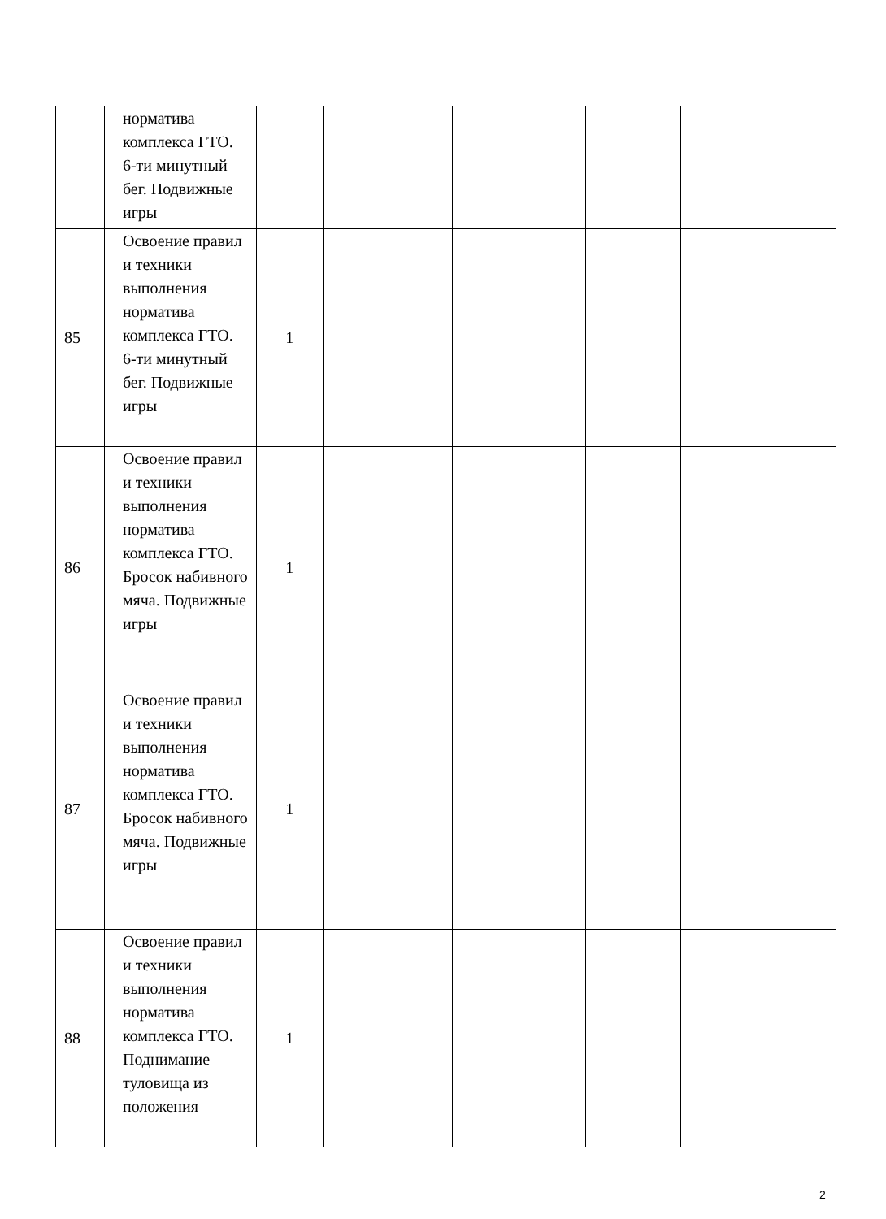| | норматива комплекса ГТО. 6-ти минутный бег. Подвижные игры | | | | | |
| 85 | Освоение правил и техники выполнения норматива комплекса ГТО. 6-ти минутный бег. Подвижные игры | 1 | | | | |
| 86 | Освоение правил и техники выполнения норматива комплекса ГТО. Бросок набивного мяча. Подвижные игры | 1 | | | | |
| 87 | Освоение правил и техники выполнения норматива комплекса ГТО. Бросок набивного мяча. Подвижные игры | 1 | | | | |
| 88 | Освоение правил и техники выполнения норматива комплекса ГТО. Поднимание туловища из положения | 1 | | | | |
2